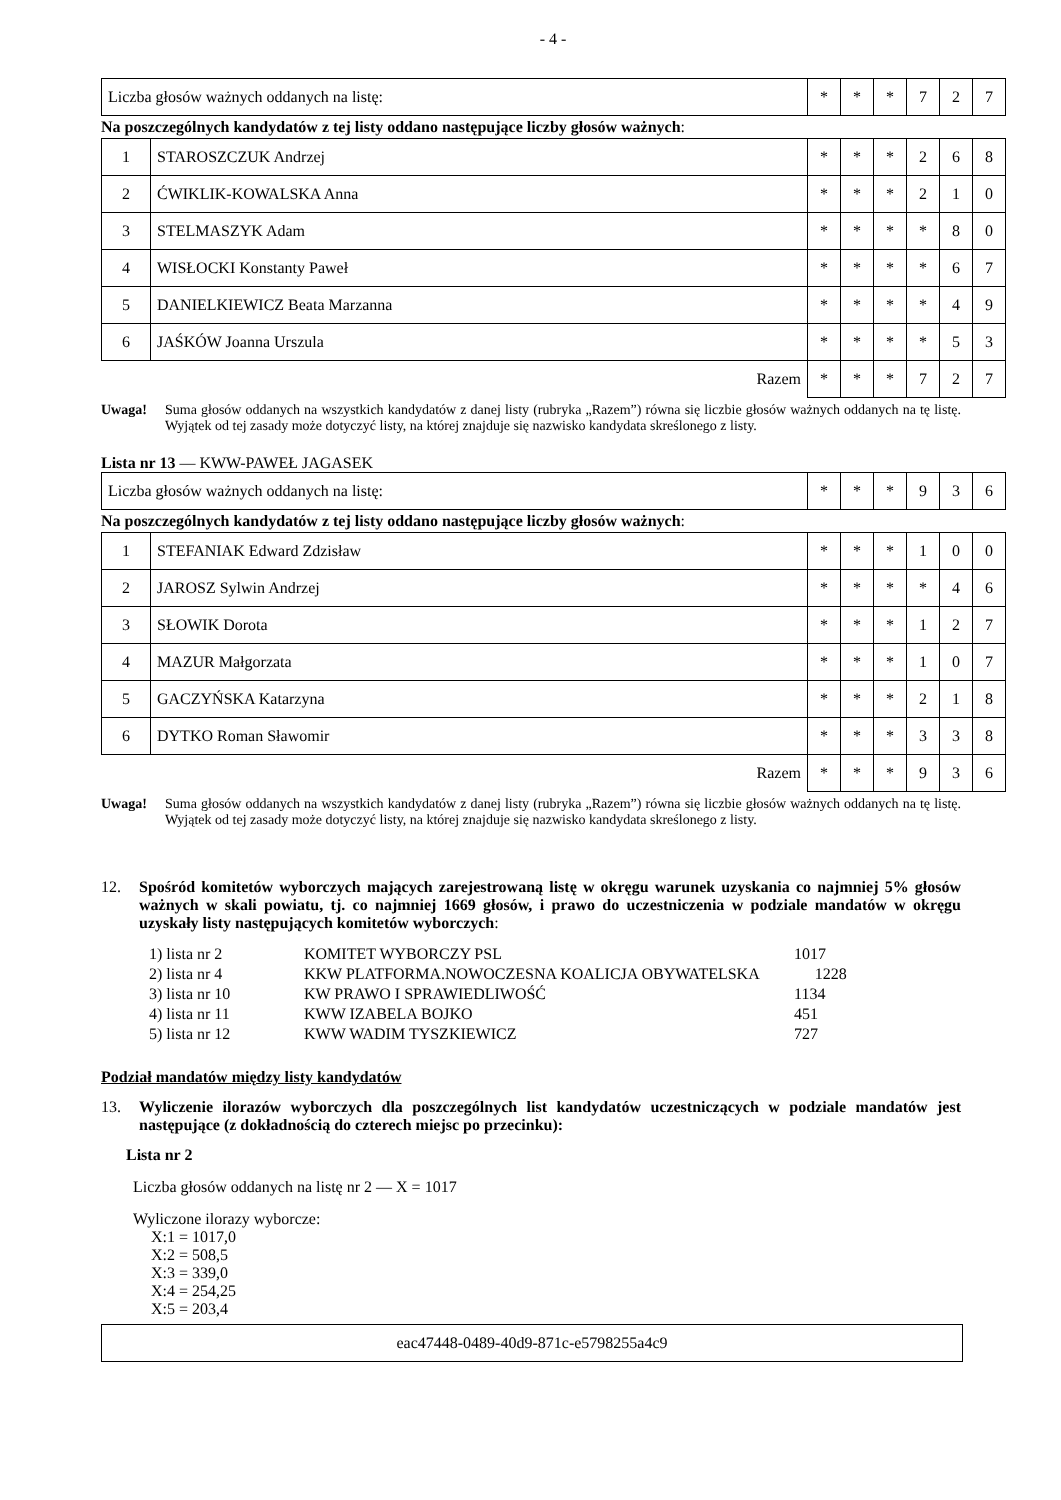- 4 -
| Liczba głosów ważnych oddanych na listę: | * | * | * | 7 | 2 | 7 |
Na poszczególnych kandydatów z tej listy oddano następujące liczby głosów ważnych:
| 1 | STAROSZCZUK Andrzej | * | * | * | 2 | 6 | 8 |
| 2 | ĆWIKLIK-KOWALSKA Anna | * | * | * | 2 | 1 | 0 |
| 3 | STELMASZYK Adam | * | * | * | * | 8 | 0 |
| 4 | WISŁOCKI Konstanty Paweł | * | * | * | * | 6 | 7 |
| 5 | DANIELKIEWICZ Beata Marzanna | * | * | * | * | 4 | 9 |
| 6 | JAŚKÓW Joanna Urszula | * | * | * | * | 5 | 3 |
| Razem | | * | * | * | 7 | 2 | 7 |
Uwaga! Suma głosów oddanych na wszystkich kandydatów z danej listy (rubryka „Razem”) równa się liczbie głosów ważnych oddanych na tę listę. Wyjątek od tej zasady może dotyczyć listy, na której znajduje się nazwisko kandydata skreślonego z listy.
Lista nr 13 — KWW-PAWEŁ JAGASEK
| Liczba głosów ważnych oddanych na listę: | * | * | * | 9 | 3 | 6 |
Na poszczególnych kandydatów z tej listy oddano następujące liczby głosów ważnych:
| 1 | STEFANIAK Edward Zdzisław | * | * | * | 1 | 0 | 0 |
| 2 | JAROSZ Sylwin Andrzej | * | * | * | * | 4 | 6 |
| 3 | SŁOWIK Dorota | * | * | * | 1 | 2 | 7 |
| 4 | MAZUR Małgorzata | * | * | * | 1 | 0 | 7 |
| 5 | GACZYŃSKA Katarzyna | * | * | * | 2 | 1 | 8 |
| 6 | DYTKO Roman Sławomir | * | * | * | 3 | 3 | 8 |
| Razem | | * | * | * | 9 | 3 | 6 |
Uwaga! Suma głosów oddanych na wszystkich kandydatów z danej listy (rubryka „Razem”) równa się liczbie głosów ważnych oddanych na tę listę. Wyjątek od tej zasady może dotyczyć listy, na której znajduje się nazwisko kandydata skreślonego z listy.
12. Spośród komitetów wyborczych mających zarejestrowaną listę w okręgu warunek uzyskania co najmniej 5% głosów ważnych w skali powiatu, tj. co najmniej 1669 głosów, i prawo do uczestniczenia w podziale mandatów w okręgu uzyskały listy następujących komitetów wyborczych:
| 1) lista nr 2 | KOMITET WYBORCZY PSL | 1017 |
| 2) lista nr 4 | KKW PLATFORMA.NOWOCZESNA KOALICJA OBYWATELSKA 1228 | |
| 3) lista nr 10 | KW PRAWO I SPRAWIEDLIWOŚĆ | 1134 |
| 4) lista nr 11 | KWW IZABELA BOJKO | 451 |
| 5) lista nr 12 | KWW WADIM TYSZKIEWICZ | 727 |
Podział mandatów między listy kandydatów
13. Wyliczenie ilorazów wyborczych dla poszczególnych list kandydatów uczestniczących w podziale mandatów jest następujące (z dokładnością do czterech miejsc po przecinku):
Lista nr 2
Liczba głosów oddanych na listę nr 2 — X = 1017
Wyliczone ilorazy wyborcze:
X:1 = 1017,0
X:2 = 508,5
X:3 = 339,0
X:4 = 254,25
X:5 = 203,4
eac47448-0489-40d9-871c-e5798255a4c9